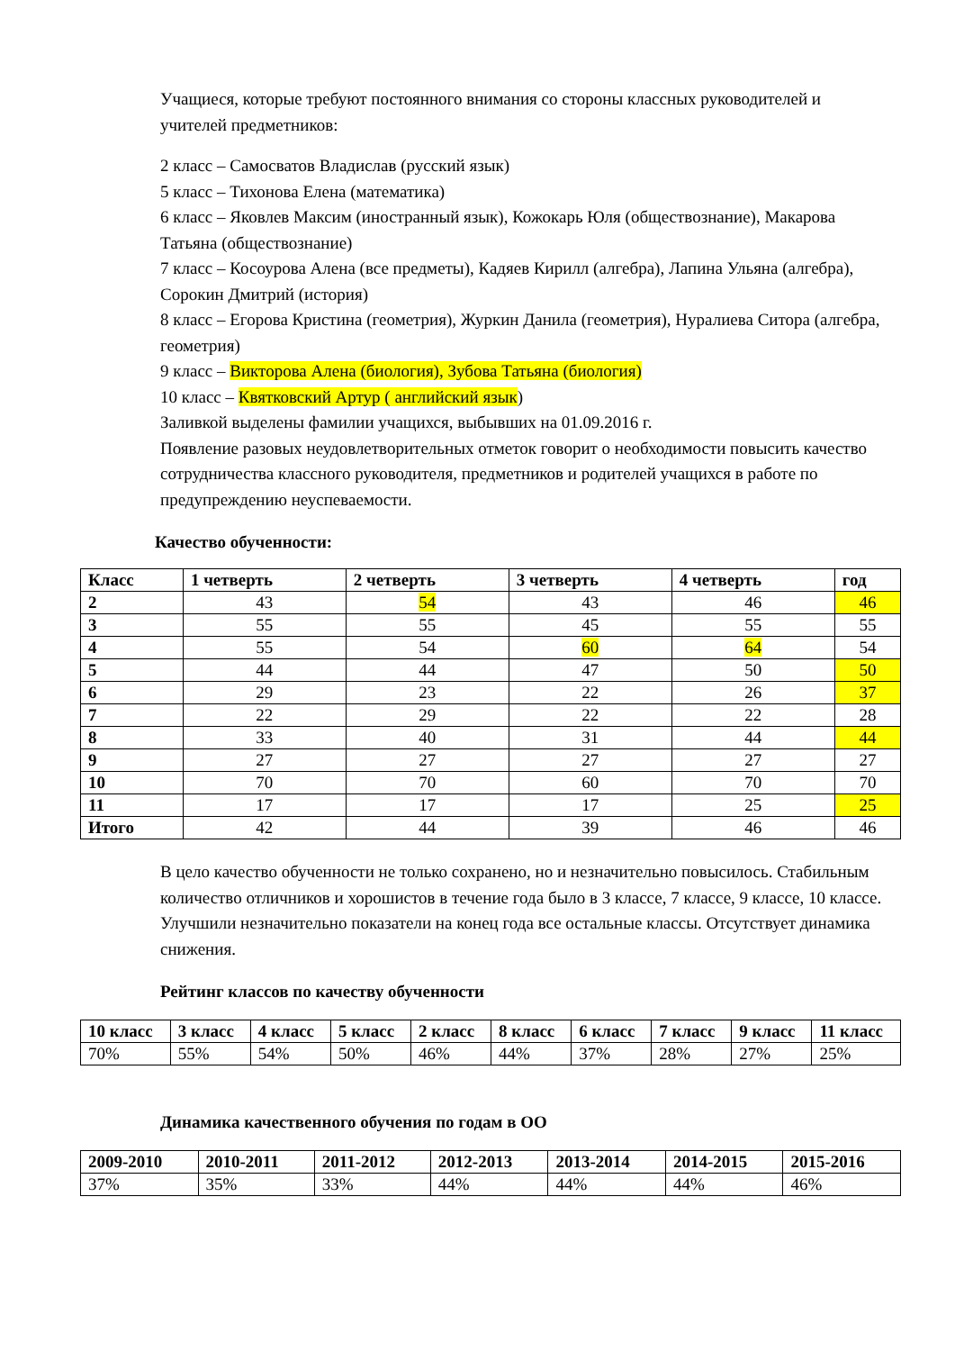Учащиеся, которые требуют постоянного внимания со стороны классных руководителей и учителей предметников:
2 класс – Самосватов Владислав (русский язык)
5 класс – Тихонова Елена (математика)
6 класс – Яковлев Максим (иностранный язык), Кожокарь Юля (обществознание), Макарова Татьяна (обществознание)
7 класс – Косоурова Алена (все предметы), Кадяев Кирилл (алгебра), Лапина Ульяна (алгебра), Сорокин Дмитрий (история)
8 класс – Егорова Кристина (геометрия), Журкин Данила (геометрия), Нуралиева Ситора (алгебра, геометрия)
9 класс – Викторова Алена (биология), Зубова Татьяна (биология)
10 класс – Квятковский Артур ( английский язык)
Заливкой выделены фамилии учащихся, выбывших на 01.09.2016 г.
Появление разовых неудовлетворительных отметок говорит о необходимости повысить качество сотрудничества классного руководителя, предметников и родителей учащихся в работе по предупреждению неуспеваемости.
Качество обученности:
| Класс | 1 четверть | 2 четверть | 3 четверть | 4 четверть | год |
| --- | --- | --- | --- | --- | --- |
| 2 | 43 | 54 | 43 | 46 | 46 |
| 3 | 55 | 55 | 45 | 55 | 55 |
| 4 | 55 | 54 | 60 | 64 | 54 |
| 5 | 44 | 44 | 47 | 50 | 50 |
| 6 | 29 | 23 | 22 | 26 | 37 |
| 7 | 22 | 29 | 22 | 22 | 28 |
| 8 | 33 | 40 | 31 | 44 | 44 |
| 9 | 27 | 27 | 27 | 27 | 27 |
| 10 | 70 | 70 | 60 | 70 | 70 |
| 11 | 17 | 17 | 17 | 25 | 25 |
| Итого | 42 | 44 | 39 | 46 | 46 |
В цело качество обученности не только сохранено, но и незначительно повысилось. Стабильным количество отличников и хорошистов в течение года было в 3 классе, 7 классе, 9 классе, 10 классе. Улучшили незначительно показатели на конец года все остальные классы. Отсутствует динамика снижения.
Рейтинг классов по качеству обученности
| 10 класс | 3 класс | 4 класс | 5 класс | 2 класс | 8 класс | 6 класс | 7 класс | 9 класс | 11 класс |
| --- | --- | --- | --- | --- | --- | --- | --- | --- | --- |
| 70% | 55% | 54% | 50% | 46% | 44% | 37% | 28% | 27% | 25% |
Динамика качественного обучения по годам в ОО
| 2009-2010 | 2010-2011 | 2011-2012 | 2012-2013 | 2013-2014 | 2014-2015 | 2015-2016 |
| --- | --- | --- | --- | --- | --- | --- |
| 37% | 35% | 33% | 44% | 44% | 44% | 46% |